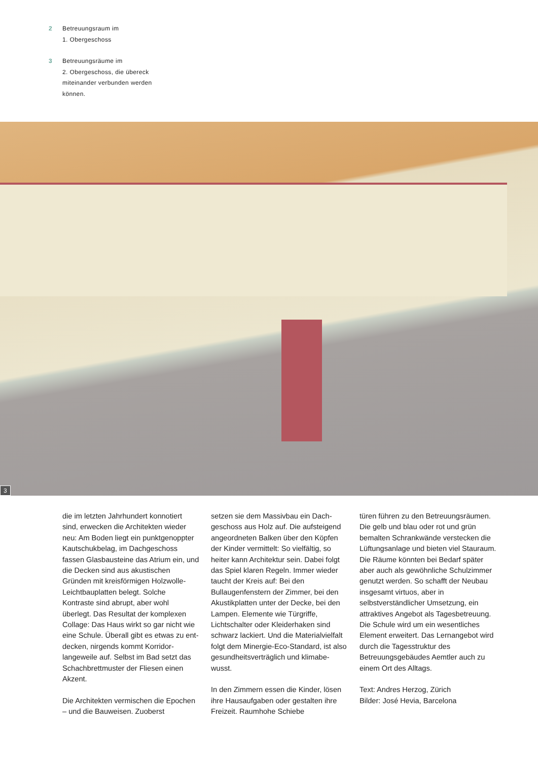2 Betreuungsraum im
1. Obergeschoss
3 Betreuungsräume im
2. Obergeschoss, die übereck
miteinander verbunden werden
können.
3
die im letzten Jahrhundert konnotiert sind, erwecken die Architekten wieder neu: Am Boden liegt ein punktgenoppter Kautschukbelag, im Dachgeschoss fassen Glasbau­steine das Atrium ein, und die Decken sind aus akustischen Gründen mit kreisförmigen Holzwolle-Leichtbau­platten belegt. Solche Kontraste sind abrupt, aber wohl überlegt. Das Resultat der komplexen Collage: Das Haus wirkt so gar nicht wie eine Schule. Überall gibt es etwas zu ent­decken, nirgends kommt Korridor­langeweile auf. Selbst im Bad setzt das Schachbrettmuster der Fliesen einen Akzent.
Die Architekten vermischen die Epo­chen – und die Bauweisen. Zuoberst
setzen sie dem Massivbau ein Dach­geschoss aus Holz auf. Die aufstei­gend angeordneten Balken über den Köpfen der Kinder vermittelt: So vielfältig, so heiter kann Architektur sein. Dabei folgt das Spiel klaren Regeln. Immer wieder taucht der Kreis auf: Bei den Bullaugenfenstern der Zimmer, bei den Akustikplatten unter der Decke, bei den Lampen. Elemente wie Türgriffe, Lichtschalter oder Kleiderhaken sind schwarz lackiert. Und die Materialvielfalt folgt dem Minergie-Eco-Standard, ist also gesundheitsverträglich und klimabe­wusst.
In den Zimmern essen die Kinder, lösen ihre Hausaufgaben oder gestal­ten ihre Freizeit. Raumhohe Schiebe­
türen führen zu den Betreuungsräumen. Die gelb und blau oder rot und grün bemalten Schrankwände verstecken die Lüftungsanlage und bieten viel Stauraum. Die Räume könnten bei Bedarf später aber auch als gewöhn­liche Schulzimmer genutzt werden. So schafft der Neubau insgesamt virtuos, aber in selbstverständlicher Umsetzung, ein attraktives Angebot als Tagesbetreuung. Die Schule wird um ein wesentliches Element erwei­tert. Das Lernangebot wird durch die Tagesstruktur des Betreuungsgebäu­des Aemtler auch zu einem Ort des Alltags.
Text: Andres Herzog, Zürich
Bilder: José Hevia, Barcelona